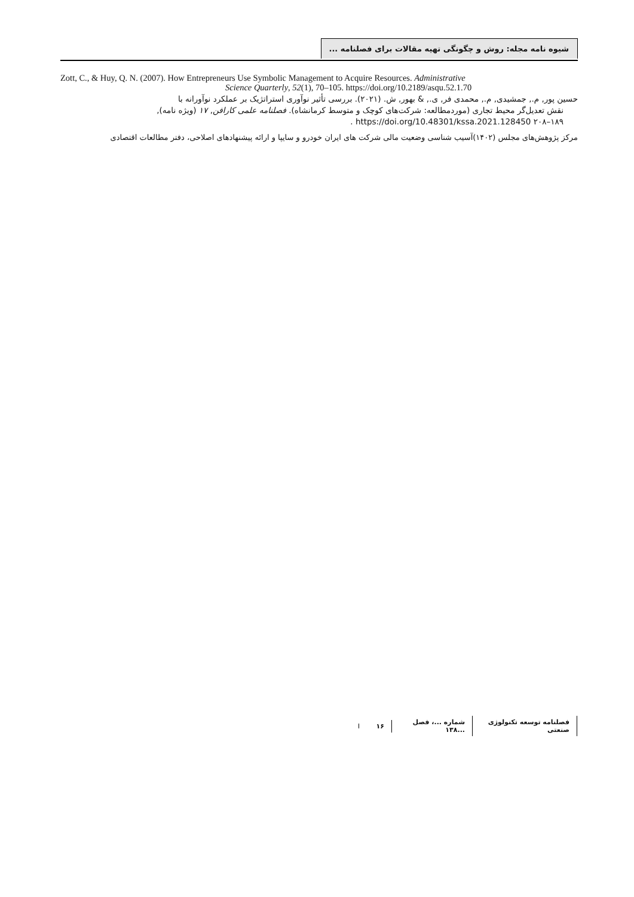شیوه نامه مجله: روش و چگونگی تهیه مقالات برای فصلنامه ...
Zott, C., & Huy, Q. N. (2007). How Entrepreneurs Use Symbolic Management to Acquire Resources. Administrative
Science Quarterly, 52(1), 70–105. https://doi.org/10.2189/asqu.52.1.70
حسین پور, م., جمشیدی, م., محمدی فر, ی., & بهور, ش. (۲۰۲۱). بررسی تأثیر نوآوری استراتژیک بر عملکرد نوآورانه با
نقش تعدیل‌گر محیط تجاری (موردمطالعه: شرکت‌های کوچک و متوسط کرمانشاه). فصلنامه علمی کارافن, ۱۷ (ویژه نامه),
۱۸۹–۲۰۸ https://doi.org/10.48301/kssa.2021.128450 .
مرکز پژوهش‌های مجلس (۱۴۰۲)آسیب شناسی وضعیت مالی شرکت های ایران خودرو و سایپا و ارائه پیشنهادهای اصلاحی، دفتر مطالعات اقتصادی
فصلنامه توسعه تکنولوژی صنعتی شماره ...، فصل ...۱۳۸ ۱۶